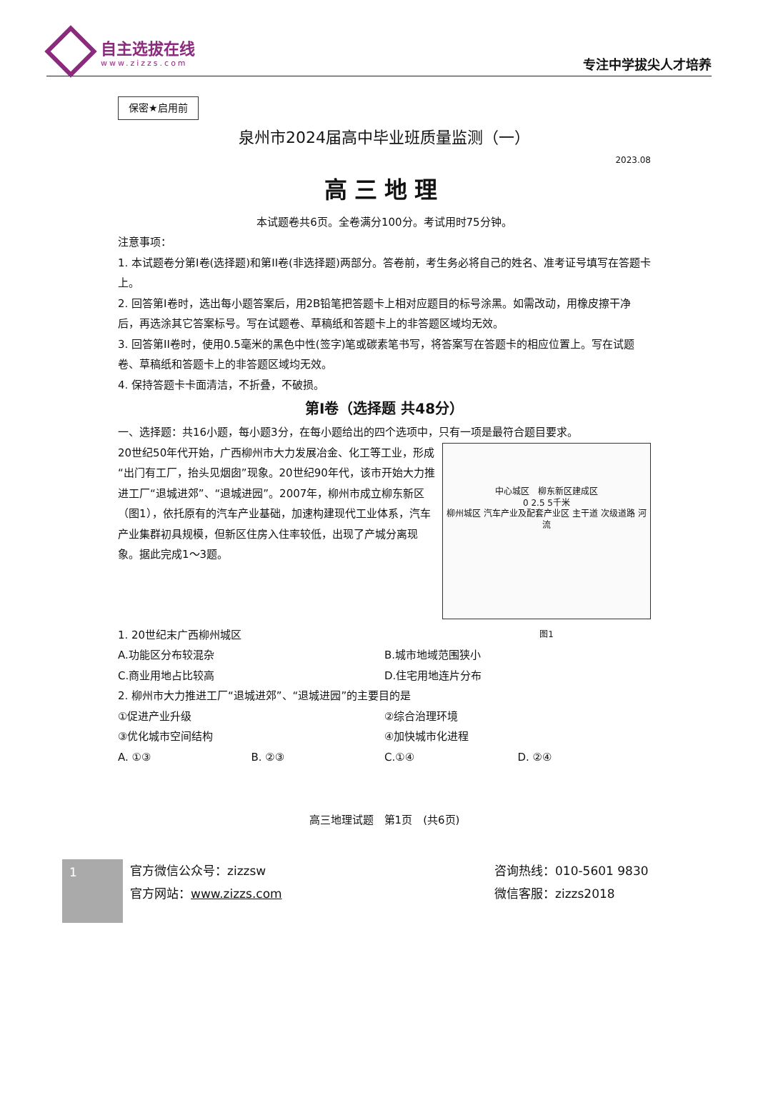自主选拔在线
www.zizzs.com
专注中学拔尖人才培养
保密★启用前
泉州市2024届高中毕业班质量监测（一）
2023.08
高三地理
本试题卷共6页。全卷满分100分。考试用时75分钟。
注意事项：
1. 本试题卷分第I卷(选择题)和第II卷(非选择题)两部分。答卷前，考生务必将自己的姓名、准考证号填写在答题卡上。
2. 回答第I卷时，选出每小题答案后，用2B铅笔把答题卡上相对应题目的标号涂黑。如需改动，用橡皮擦干净后，再选涂其它答案标号。写在试题卷、草稿纸和答题卡上的非答题区域均无效。
3. 回答第II卷时，使用0.5毫米的黑色中性(签字)笔或碳素笔书写，将答案写在答题卡的相应位置上。写在试题卷、草稿纸和答题卡上的非答题区域均无效。
4. 保持答题卡卡面清洁，不折叠，不破损。
第I卷（选择题 共48分）
一、选择题：共16小题，每小题3分，在每小题给出的四个选项中，只有一项是最符合题目要求。
中心城区　柳东新区建成区
0 2.5 5千米
柳州城区 汽车产业及配套产业区 主干道 次级道路 河流
图1
20世纪50年代开始，广西柳州市大力发展冶金、化工等工业，形成“出门有工厂，抬头见烟囱”现象。20世纪90年代，该市开始大力推进工厂“退城进郊”、“退城进园”。2007年，柳州市成立柳东新区（图1），依托原有的汽车产业基础，加速构建现代工业体系，汽车产业集群初具规模，但新区住房入住率较低，出现了产城分离现象。据此完成1～3题。
1. 20世纪末广西柳州城区
A.功能区分布较混杂 B.城市地域范围狭小 C.商业用地占比较高 D.住宅用地连片分布
2. 柳州市大力推进工厂“退城进郊”、“退城进园”的主要目的是
①促进产业升级 ②综合治理环境 ③优化城市空间结构 ④加快城市化进程
A. ①③ B. ②③ C.①④ D. ②④
高三地理试题　第1页　(共6页)
1
官方微信公众号：zizzsw
官方网站：www.zizzs.com
咨询热线：010-5601 9830
微信客服：zizzs2018